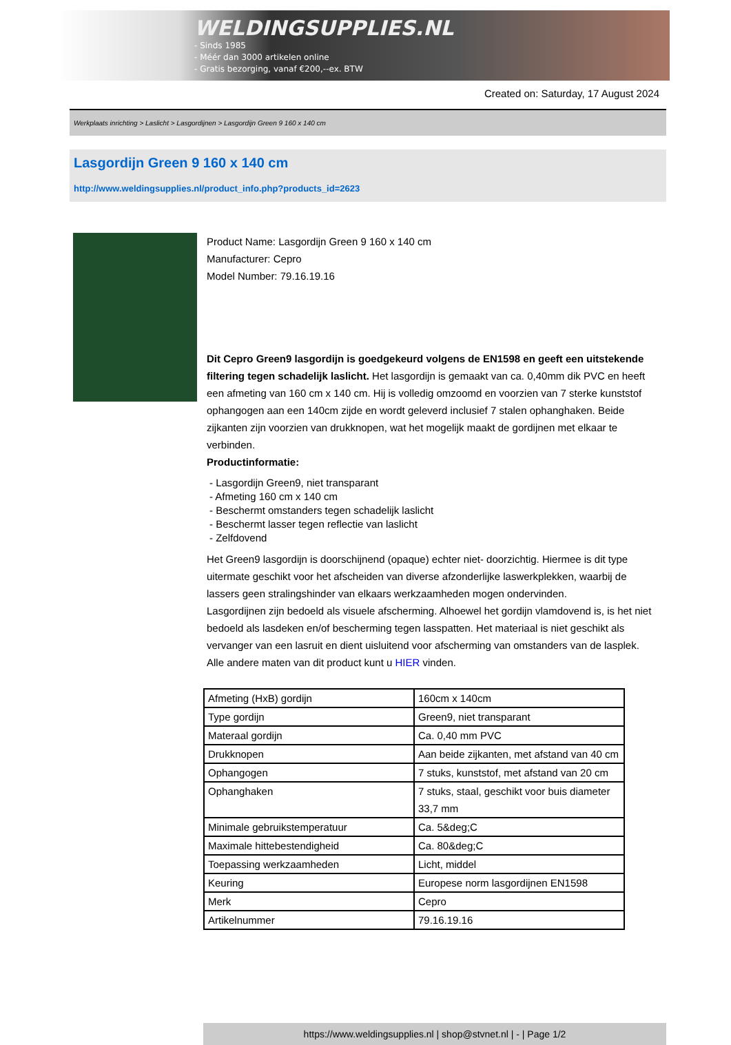WELDINGSUPPLIES.NL
- Sinds 1985
- Méér dan 3000 artikelen online
- Gratis bezorging, vanaf €200,--ex. BTW
Created on: Saturday, 17 August 2024
Werkplaats inrichting > Laslicht > Lasgordijnen > Lasgordijn Green 9 160 x 140 cm
Lasgordijn Green 9 160 x 140 cm
http://www.weldingsupplies.nl/product_info.php?products_id=2623
Product Name: Lasgordijn Green 9 160 x 140 cm
Manufacturer: Cepro
Model Number: 79.16.19.16
Dit Cepro Green9 lasgordijn is goedgekeurd volgens de EN1598 en geeft een uitstekende filtering tegen schadelijk laslicht. Het lasgordijn is gemaakt van ca. 0,40mm dik PVC en heeft een afmeting van 160 cm x 140 cm. Hij is volledig omzoomd en voorzien van 7 sterke kunststof ophangogen aan een 140cm zijde en wordt geleverd inclusief 7 stalen ophanghaken. Beide zijkanten zijn voorzien van drukknopen, wat het mogelijk maakt de gordijnen met elkaar te verbinden.
Productinformatie:
- Lasgordijn Green9, niet transparant
- Afmeting 160 cm x 140 cm
- Beschermt omstanders tegen schadelijk laslicht
- Beschermt lasser tegen reflectie van laslicht
- Zelfdovend
Het Green9 lasgordijn is doorschijnend (opaque) echter niet- doorzichtig. Hiermee is dit type uitermate geschikt voor het afscheiden van diverse afzonderlijke laswerkplekken, waarbij de lassers geen stralingshinder van elkaars werkzaamheden mogen ondervinden.
Lasgordijnen zijn bedoeld als visuele afscherming. Alhoewel het gordijn vlamdovend is, is het niet bedoeld als lasdeken en/of bescherming tegen lasspatten. Het materiaal is niet geschikt als vervanger van een lasruit en dient uisluitend voor afscherming van omstanders van de lasplek.
Alle andere maten van dit product kunt u HIER vinden.
| Afmeting (HxB) gordijn | 160cm x 140cm |
| Type gordijn | Green9, niet transparant |
| Materaal gordijn | Ca. 0,40 mm PVC |
| Drukknopen | Aan beide zijkanten, met afstand van 40 cm |
| Ophangogen | 7 stuks, kunststof, met afstand van 20 cm |
| Ophanghaken | 7 stuks, staal, geschikt voor buis diameter 33,7 mm |
| Minimale gebruikstemperatuur | Ca. 5&deg;C |
| Maximale hittebestendigheid | Ca. 80&deg;C |
| Toepassing werkzaamheden | Licht, middel |
| Keuring | Europese norm lasgordijnen EN1598 |
| Merk | Cepro |
| Artikelnummer | 79.16.19.16 |
https://www.weldingsupplies.nl | shop@stvnet.nl | - | Page 1/2